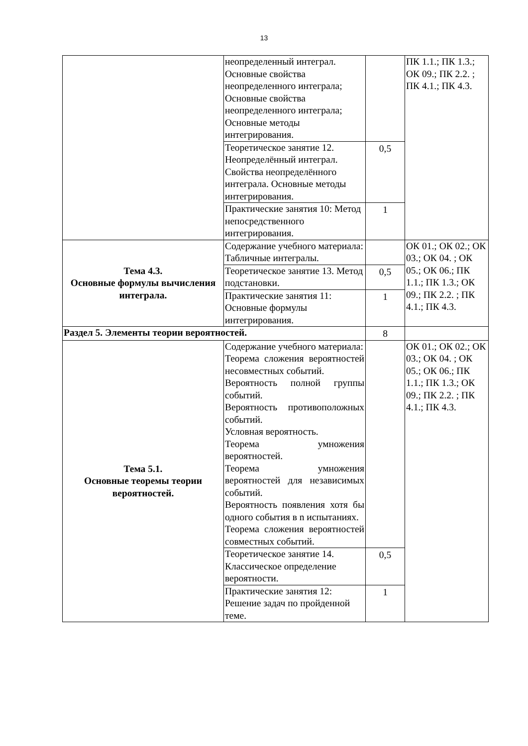13
| | неопределенный интеграл. Основные свойства неопределенного интеграла; Основные свойства неопределенного интеграла; Основные методы интегрирования. | | ПК 1.1.; ПК 1.3.; ОК 09.; ПК 2.2. ; ПК 4.1.; ПК 4.3. |
| | Теоретическое занятие 12. Неопределённый интеграл. Свойства неопределённого интеграла. Основные методы интегрирования. | 0,5 | |
| | Практические занятия 10: Метод непосредственного интегрирования. | 1 | |
| Тема 4.3. Основные формулы вычисления интеграла. | Содержание учебного материала: Табличные интегралы. | | ОК 01.; ОК 02.; ОК 03.; ОК 04. ; ОК 05.; ОК 06.; ПК 1.1.; ПК 1.3.; ОК 09.; ПК 2.2. ; ПК 4.1.; ПК 4.3. |
| | Теоретическое занятие 13. Метод подстановки. | 0,5 | |
| | Практические занятия 11: Основные формулы интегрирования. | 1 | |
| Раздел 5. Элементы теории вероятностей. | | 8 | |
| Тема 5.1. Основные теоремы теории вероятностей. | Содержание учебного материала: Теорема сложения вероятностей несовместных событий. Вероятность полной группы событий. Вероятность противоположных событий. Условная вероятность. Теорема умножения вероятностей. Теорема умножения вероятностей для независимых событий. Вероятность появления хотя бы одного события в n испытаниях. Теорема сложения вероятностей совместных событий. | | ОК 01.; ОК 02.; ОК 03.; ОК 04. ; ОК 05.; ОК 06.; ПК 1.1.; ПК 1.3.; ОК 09.; ПК 2.2. ; ПК 4.1.; ПК 4.3. |
| | Теоретическое занятие 14. Классическое определение вероятности. | 0,5 | |
| | Практические занятия 12: Решение задач по пройденной теме. | 1 | |